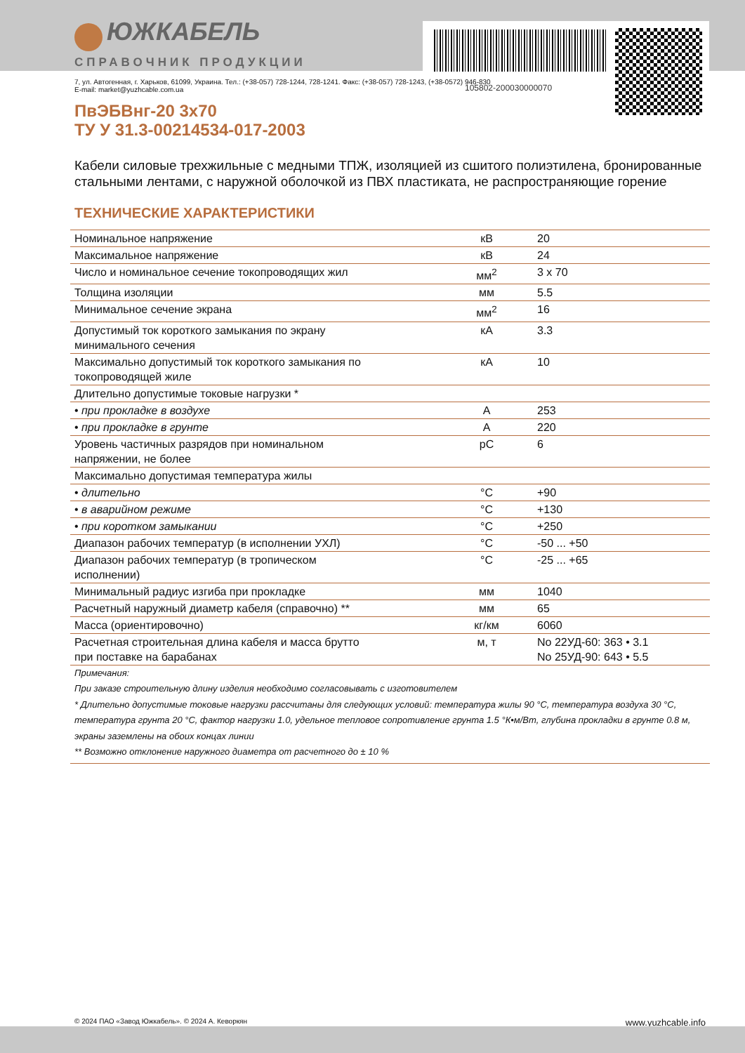ЮЖКАБЕЛЬ
СПРАВОЧНИК ПРОДУКЦИИ
105802-200030000070
7, ул. Автогенная, г. Харьков, 61099, Украина. Тел.: (+38-057) 728-1244, 728-1241. Факс: (+38-057) 728-1243, (+38-0572) 946-830
E-mail: market@yuzhcable.com.ua
ПвЭБВнг-20 3x70
ТУ У 31.3-00214534-017-2003
Кабели силовые трехжильные с медными ТПЖ, изоляцией из сшитого полиэтилена, бронированные стальными лентами, с наружной оболочкой из ПВХ пластиката, не распространяющие горение
ТЕХНИЧЕСКИЕ ХАРАКТЕРИСТИКИ
| Номинальное напряжение | кВ | 20 |
| Максимальное напряжение | кВ | 24 |
| Число и номинальное сечение токопроводящих жил | мм<sup>2</sup> | 3 x 70 |
| Толщина изоляции | мм | 5.5 |
| Минимальное сечение экрана | мм<sup>2</sup> | 16 |
| Допустимый ток короткого замыкания по экрану минимального сечения | кА | 3.3 |
| Максимально допустимый ток короткого замыкания по токопроводящей жиле | кА | 10 |
| Длительно допустимые токовые нагрузки * | | |
| • при прокладке в воздухе | А | 253 |
| • при прокладке в грунте | А | 220 |
| Уровень частичных разрядов при номинальном напряжении, не более | pC | 6 |
| Максимально допустимая температура жилы | | |
| • длительно | °С | +90 |
| • в аварийном режиме | °С | +130 |
| • при коротком замыкании | °С | +250 |
| Диапазон рабочих температур (в исполнении УХЛ) | °С | -50 ... +50 |
| Диапазон рабочих температур (в тропическом исполнении) | °С | -25 ... +65 |
| Минимальный радиус изгиба при прокладке | мм | 1040 |
| Расчетный наружный диаметр кабеля (справочно) ** | мм | 65 |
| Масса (ориентировочно) | кг/км | 6060 |
| Расчетная строительная длина кабеля и масса брутто при поставке на барабанах | м, т | No 22УД-60: 363 • 3.1 No 25УД-90: 643 • 5.5 |
Примечания:
При заказе строительную длину изделия необходимо согласовывать с изготовителем
* Длительно допустимые токовые нагрузки рассчитаны для следующих условий: температура жилы 90 °С, температура воздуха 30 °С, температура грунта 20 °С, фактор нагрузки 1.0, удельное тепловое сопротивление грунта 1.5 °К•м/Вт, глубина прокладки в грунте 0.8 м, экраны заземлены на обоих концах линии
** Возможно отклонение наружного диаметра от расчетного до ± 10 %
© 2024 ПАО «Завод Южкабель». © 2024 А. Кеворкян www.yuzhcable.info